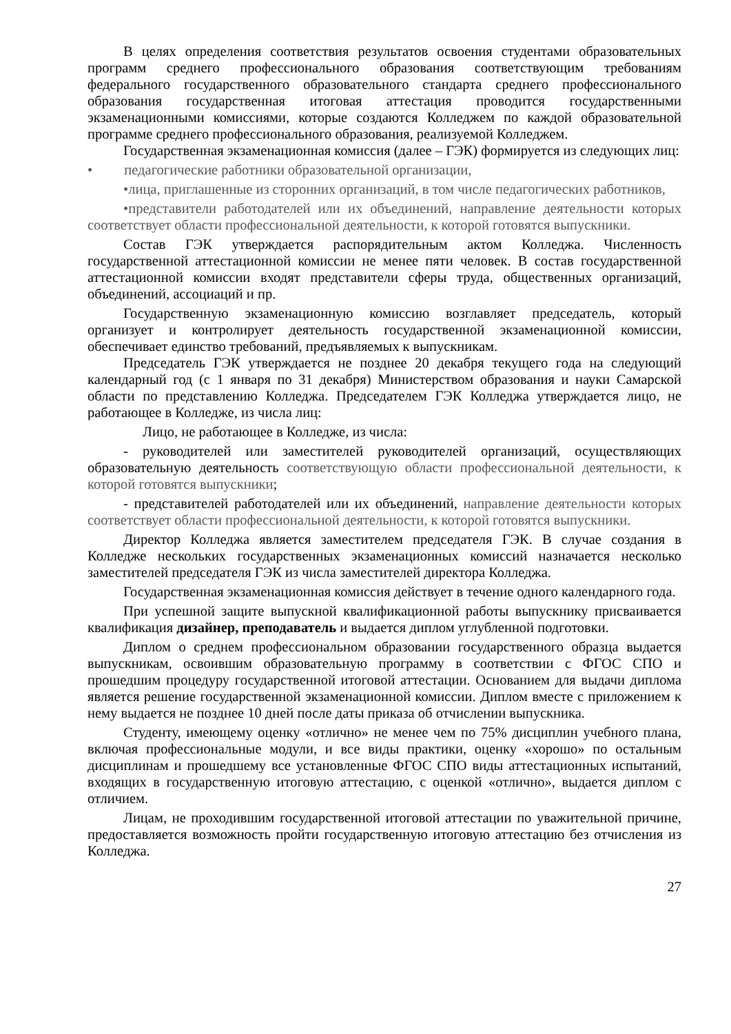В целях определения соответствия результатов освоения студентами образовательных программ среднего профессионального образования соответствующим требованиям федерального государственного образовательного стандарта среднего профессионального образования государственная итоговая аттестация проводится государственными экзаменационными комиссиями, которые создаются Колледжем по каждой образовательной программе среднего профессионального образования, реализуемой Колледжем.
Государственная экзаменационная комиссия (далее – ГЭК) формируется из следующих лиц:
• педагогические работники образовательной организации,
•лица, приглашенные из сторонних организаций, в том числе педагогических работников,
•представители работодателей или их объединений, направление деятельности которых соответствует области профессиональной деятельности, к которой готовятся выпускники.
Состав ГЭК утверждается распорядительным актом Колледжа. Численность государственной аттестационной комиссии не менее пяти человек. В состав государственной аттестационной комиссии входят представители сферы труда, общественных организаций, объединений, ассоциаций и пр.
Государственную экзаменационную комиссию возглавляет председатель, который организует и контролирует деятельность государственной экзаменационной комиссии, обеспечивает единство требований, предъявляемых к выпускникам.
Председатель ГЭК утверждается не позднее 20 декабря текущего года на следующий календарный год (с 1 января по 31 декабря) Министерством образования и науки Самарской области по представлению Колледжа. Председателем ГЭК Колледжа утверждается лицо, не работающее в Колледже, из числа лиц:
Лицо, не работающее в Колледже, из числа:
- руководителей или заместителей руководителей организаций, осуществляющих образовательную деятельность соответствующую области профессиональной деятельности, к которой готовятся выпускники;
- представителей работодателей или их объединений, направление деятельности которых соответствует области профессиональной деятельности, к которой готовятся выпускники.
Директор Колледжа является заместителем председателя ГЭК. В случае создания в Колледже нескольких государственных экзаменационных комиссий назначается несколько заместителей председателя ГЭК из числа заместителей директора Колледжа.
Государственная экзаменационная комиссия действует в течение одного календарного года.
При успешной защите выпускной квалификационной работы выпускнику присваивается квалификация дизайнер, преподаватель и выдается диплом углубленной подготовки.
Диплом о среднем профессиональном образовании государственного образца выдается выпускникам, освоившим образовательную программу в соответствии с ФГОС СПО и прошедшим процедуру государственной итоговой аттестации. Основанием для выдачи диплома является решение государственной экзаменационной комиссии. Диплом вместе с приложением к нему выдается не позднее 10 дней после даты приказа об отчислении выпускника.
Студенту, имеющему оценку «отлично» не менее чем по 75% дисциплин учебного плана, включая профессиональные модули, и все виды практики, оценку «хорошо» по остальным дисциплинам и прошедшему все установленные ФГОС СПО виды аттестационных испытаний, входящих в государственную итоговую аттестацию, с оценкой «отлично», выдается диплом с отличием.
Лицам, не проходившим государственной итоговой аттестации по уважительной причине, предоставляется возможность пройти государственную итоговую аттестацию без отчисления из Колледжа.
27